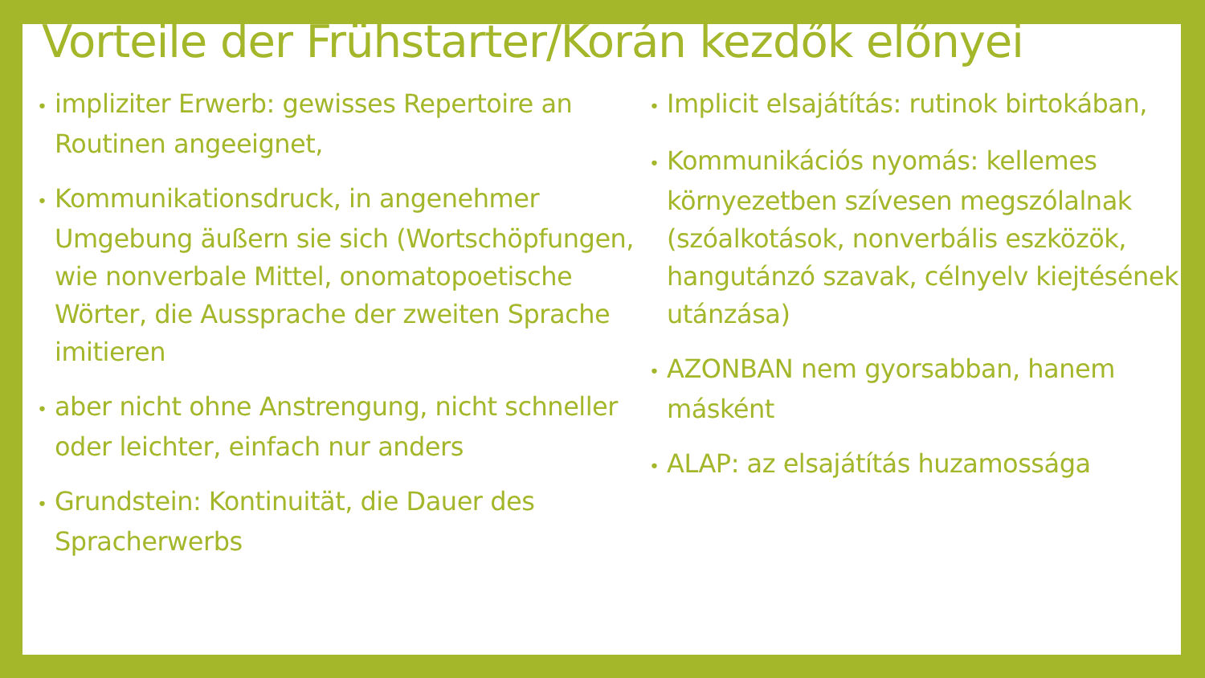Vorteile der Frühstarter/Korán kezdők előnyei
• impliziter Erwerb: gewisses Repertoire an Routinen angeeignet,
• Kommunikationsdruck, in angenehmer Umgebung äußern sie sich (Wortschöpfungen, wie nonverbale Mittel, onomatopoetische Wörter, die Aussprache der zweiten Sprache imitieren
• aber nicht ohne Anstrengung, nicht schneller oder leichter, einfach nur anders
• Grundstein: Kontinuität, die Dauer des Spracherwerbs
• Implicit elsajátítás: rutinok birtokában,
• Kommunikációs nyomás: kellemes környezetben szívesen megszólalnak (szóalkotások, nonverbális eszközök, hangutánzó szavak, célnyelv kiejtésének utánzása)
• AZONBAN nem gyorsabban, hanem másként
• ALAP: az elsajátítás huzamossága